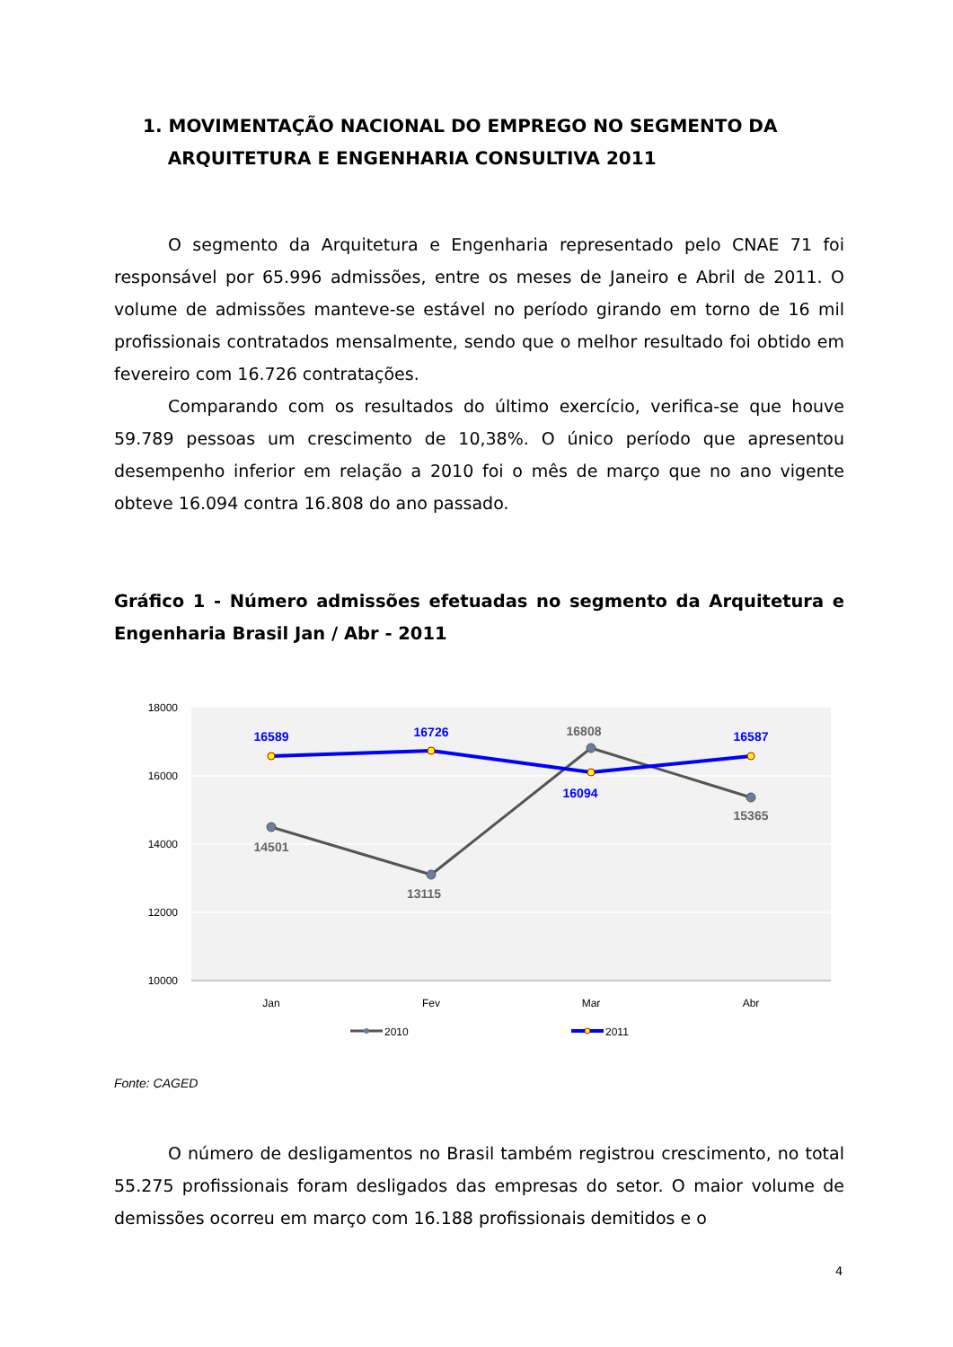1. MOVIMENTAÇÃO NACIONAL DO EMPREGO NO SEGMENTO DA
ARQUITETURA E ENGENHARIA CONSULTIVA 2011
O segmento da Arquitetura e Engenharia representado pelo CNAE 71 foi responsável por 65.996 admissões, entre os meses de Janeiro e Abril de 2011. O volume de admissões manteve-se estável no período girando em torno de 16 mil profissionais contratados mensalmente, sendo que o melhor resultado foi obtido em fevereiro com 16.726 contratações.
Comparando com os resultados do último exercício, verifica-se que houve 59.789 pessoas um crescimento de 10,38%. O único período que apresentou desempenho inferior em relação a 2010 foi o mês de março que no ano vigente obteve 16.094 contra 16.808 do ano passado.
Gráfico 1 - Número admissões efetuadas no segmento da Arquitetura e Engenharia Brasil Jan / Abr - 2011
18000
16000
14000
12000
10000
Jan
Fev
Mar
Abr
16589
16726
16094
16587
14501
13115
16808
15365
2010
2011
Fonte: CAGED
O número de desligamentos no Brasil também registrou crescimento, no total 55.275 profissionais foram desligados das empresas do setor. O maior volume de demissões ocorreu em março com 16.188 profissionais demitidos e o
4